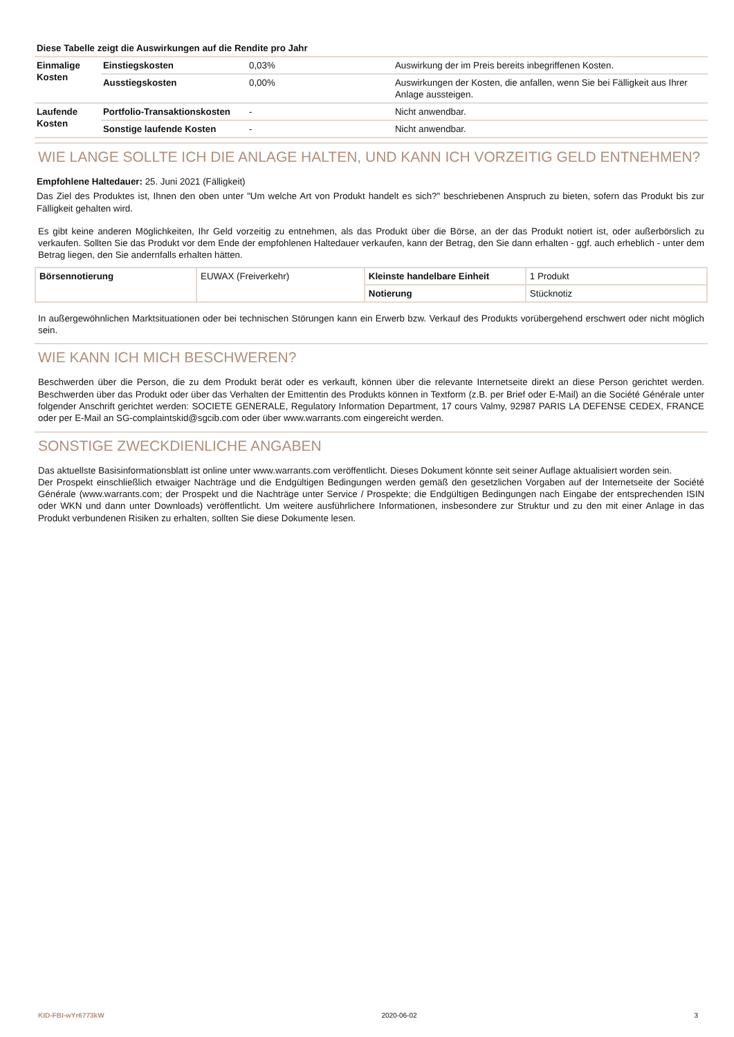Diese Tabelle zeigt die Auswirkungen auf die Rendite pro Jahr
| Einmalige Kosten | Einstiegskosten | 0,03% | Auswirkung der im Preis bereits inbegriffenen Kosten. |
| | Ausstiegskosten | 0,00% | Auswirkungen der Kosten, die anfallen, wenn Sie bei Fälligkeit aus Ihrer Anlage aussteigen. |
| Laufende Kosten | Portfolio-Transaktionskosten | - | Nicht anwendbar. |
| | Sonstige laufende Kosten | - | Nicht anwendbar. |
WIE LANGE SOLLTE ICH DIE ANLAGE HALTEN, UND KANN ICH VORZEITIG GELD ENTNEHMEN?
Empfohlene Haltedauer: 25. Juni 2021 (Fälligkeit)
Das Ziel des Produktes ist, Ihnen den oben unter "Um welche Art von Produkt handelt es sich?" beschriebenen Anspruch zu bieten, sofern das Produkt bis zur Fälligkeit gehalten wird.
Es gibt keine anderen Möglichkeiten, Ihr Geld vorzeitig zu entnehmen, als das Produkt über die Börse, an der das Produkt notiert ist, oder außerbörslich zu verkaufen. Sollten Sie das Produkt vor dem Ende der empfohlenen Haltedauer verkaufen, kann der Betrag, den Sie dann erhalten - ggf. auch erheblich - unter dem Betrag liegen, den Sie andernfalls erhalten hätten.
| Börsennotierung | EUWAX (Freiverkehr) | Kleinste handelbare Einheit | 1 Produkt |
| | | Notierung | Stücknotiz |
In außergewöhnlichen Marktsituationen oder bei technischen Störungen kann ein Erwerb bzw. Verkauf des Produkts vorübergehend erschwert oder nicht möglich sein.
WIE KANN ICH MICH BESCHWEREN?
Beschwerden über die Person, die zu dem Produkt berät oder es verkauft, können über die relevante Internetseite direkt an diese Person gerichtet werden. Beschwerden über das Produkt oder über das Verhalten der Emittentin des Produkts können in Textform (z.B. per Brief oder E-Mail) an die Société Générale unter folgender Anschrift gerichtet werden: SOCIETE GENERALE, Regulatory Information Department, 17 cours Valmy, 92987 PARIS LA DEFENSE CEDEX, FRANCE oder per E-Mail an SG-complaintskid@sgcib.com oder über www.warrants.com eingereicht werden.
SONSTIGE ZWECKDIENLICHE ANGABEN
Das aktuellste Basisinformationsblatt ist online unter www.warrants.com veröffentlicht. Dieses Dokument könnte seit seiner Auflage aktualisiert worden sein.
Der Prospekt einschließlich etwaiger Nachträge und die Endgültigen Bedingungen werden gemäß den gesetzlichen Vorgaben auf der Internetseite der Société Générale (www.warrants.com; der Prospekt und die Nachträge unter Service / Prospekte; die Endgültigen Bedingungen nach Eingabe der entsprechenden ISIN oder WKN und dann unter Downloads) veröffentlicht. Um weitere ausführlichere Informationen, insbesondere zur Struktur und zu den mit einer Anlage in das Produkt verbundenen Risiken zu erhalten, sollten Sie diese Dokumente lesen.
KID-FBI-wYr6773kW 2020-06-02 3